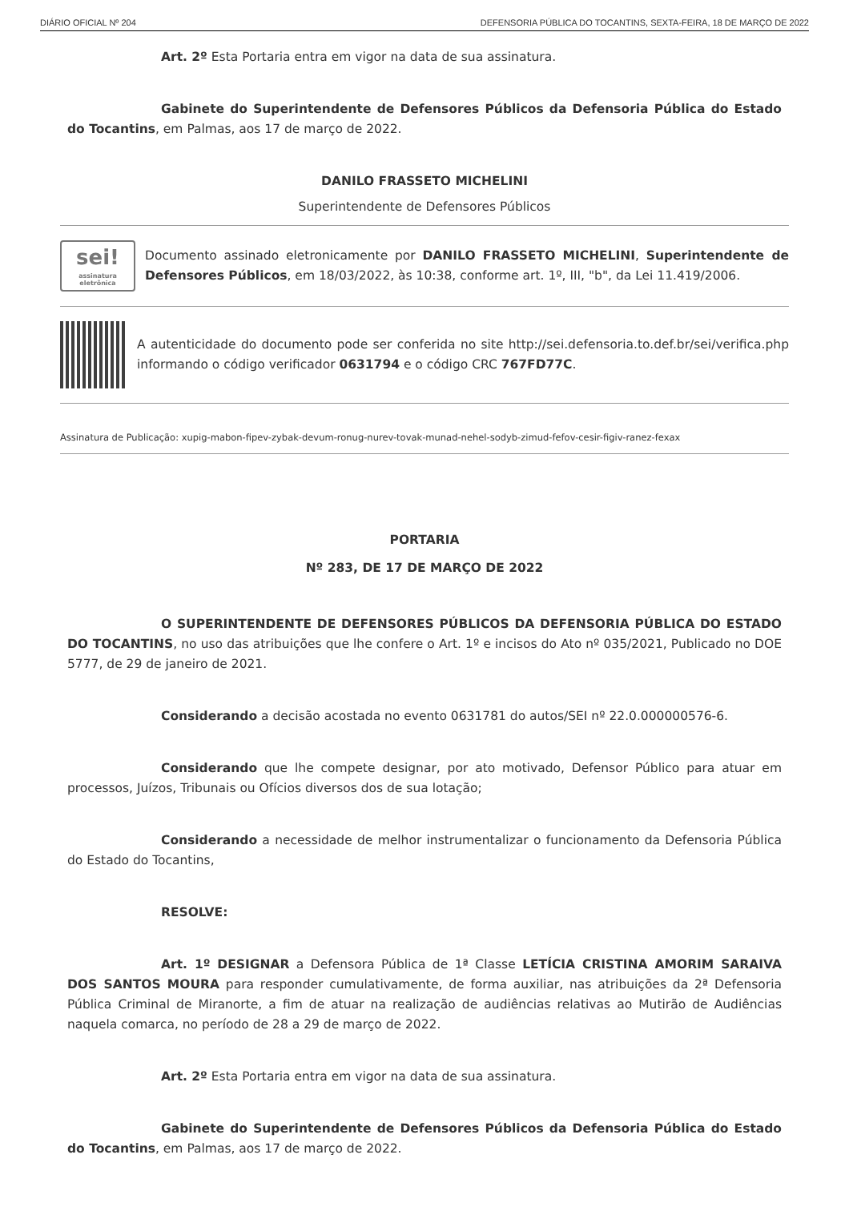DIÁRIO OFICIAL Nº 204 DEFENSORIA PÚBLICA DO TOCANTINS, SEXTA-FEIRA, 18 DE MARÇO DE 2022
Art. 2º Esta Portaria entra em vigor na data de sua assinatura.
Gabinete do Superintendente de Defensores Públicos da Defensoria Pública do Estado do Tocantins, em Palmas, aos 17 de março de 2022.
DANILO FRASSETO MICHELINI
Superintendente de Defensores Públicos
sei!
assinatura eletrônica
Documento assinado eletronicamente por DANILO FRASSETO MICHELINI, Superintendente de Defensores Públicos, em 18/03/2022, às 10:38, conforme art. 1º, III, "b", da Lei 11.419/2006.
A autenticidade do documento pode ser conferida no site http://sei.defensoria.to.def.br/sei/verifica.php informando o código verificador 0631794 e o código CRC 767FD77C.
Assinatura de Publicação: xupig-mabon-fipev-zybak-devum-ronug-nurev-tovak-munad-nehel-sodyb-zimud-fefov-cesir-figiv-ranez-fexax
PORTARIA
Nº 283, DE 17 DE MARÇO DE 2022
O SUPERINTENDENTE DE DEFENSORES PÚBLICOS DA DEFENSORIA PÚBLICA DO ESTADO DO TOCANTINS, no uso das atribuições que lhe confere o Art. 1º e incisos do Ato nº 035/2021, Publicado no DOE 5777, de 29 de janeiro de 2021.
Considerando a decisão acostada no evento 0631781 do autos/SEI nº 22.0.000000576-6.
Considerando que lhe compete designar, por ato motivado, Defensor Público para atuar em processos, Juízos, Tribunais ou Ofícios diversos dos de sua lotação;
Considerando a necessidade de melhor instrumentalizar o funcionamento da Defensoria Pública do Estado do Tocantins,
RESOLVE:
Art. 1º DESIGNAR a Defensora Pública de 1ª Classe LETÍCIA CRISTINA AMORIM SARAIVA DOS SANTOS MOURA para responder cumulativamente, de forma auxiliar, nas atribuições da 2ª Defensoria Pública Criminal de Miranorte, a fim de atuar na realização de audiências relativas ao Mutirão de Audiências naquela comarca, no período de 28 a 29 de março de 2022.
Art. 2º Esta Portaria entra em vigor na data de sua assinatura.
Gabinete do Superintendente de Defensores Públicos da Defensoria Pública do Estado do Tocantins, em Palmas, aos 17 de março de 2022.